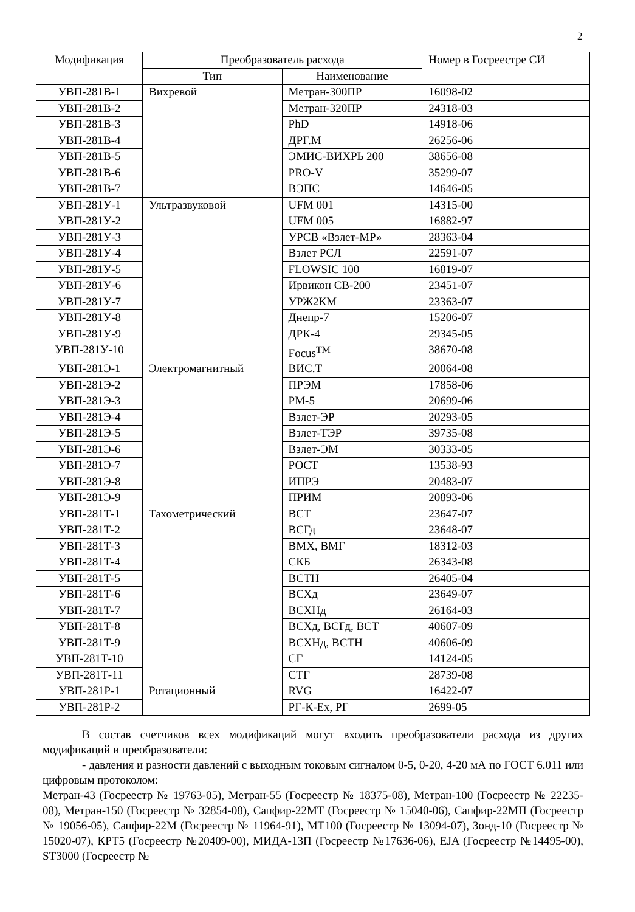2
| Модификация | Преобразователь расхода | | Номер в Госреестре СИ |
| --- | --- | --- | --- |
| | Тип | Наименование | |
| УВП-281В-1 | Вихревой | Метран-300ПР | 16098-02 |
| УВП-281В-2 | | Метран-320ПР | 24318-03 |
| УВП-281В-3 | | PhD | 14918-06 |
| УВП-281В-4 | | ДРГ.М | 26256-06 |
| УВП-281В-5 | | ЭМИС-ВИХРЬ 200 | 38656-08 |
| УВП-281В-6 | | PRO-V | 35299-07 |
| УВП-281В-7 | | ВЭПС | 14646-05 |
| УВП-281У-1 | Ультразвуковой | UFM 001 | 14315-00 |
| УВП-281У-2 | | UFM 005 | 16882-97 |
| УВП-281У-3 | | УРСВ «Взлет-МР» | 28363-04 |
| УВП-281У-4 | | Взлет РСЛ | 22591-07 |
| УВП-281У-5 | | FLOWSIC 100 | 16819-07 |
| УВП-281У-6 | | Ирвикон СВ-200 | 23451-07 |
| УВП-281У-7 | | УРЖ2КМ | 23363-07 |
| УВП-281У-8 | | Днепр-7 | 15206-07 |
| УВП-281У-9 | | ДРК-4 | 29345-05 |
| УВП-281У-10 | | Focus<sup>TM</sup> | 38670-08 |
| УВП-281Э-1 | Электромагнитный | ВИС.Т | 20064-08 |
| УВП-281Э-2 | | ПРЭМ | 17858-06 |
| УВП-281Э-3 | | РМ-5 | 20699-06 |
| УВП-281Э-4 | | Взлет-ЭР | 20293-05 |
| УВП-281Э-5 | | Взлет-ТЭР | 39735-08 |
| УВП-281Э-6 | | Взлет-ЭМ | 30333-05 |
| УВП-281Э-7 | | РОСТ | 13538-93 |
| УВП-281Э-8 | | ИПРЭ | 20483-07 |
| УВП-281Э-9 | | ПРИМ | 20893-06 |
| УВП-281Т-1 | Тахометрический | ВСТ | 23647-07 |
| УВП-281Т-2 | | ВСГд | 23648-07 |
| УВП-281Т-3 | | ВМХ, ВМГ | 18312-03 |
| УВП-281Т-4 | | СКБ | 26343-08 |
| УВП-281Т-5 | | ВСТН | 26405-04 |
| УВП-281Т-6 | | ВСХд | 23649-07 |
| УВП-281Т-7 | | ВСХНд | 26164-03 |
| УВП-281Т-8 | | ВСХд, ВСГд, ВСТ | 40607-09 |
| УВП-281Т-9 | | ВСХНд, ВСТН | 40606-09 |
| УВП-281Т-10 | | СГ | 14124-05 |
| УВП-281Т-11 | | СТГ | 28739-08 |
| УВП-281Р-1 | Ротационный | RVG | 16422-07 |
| УВП-281Р-2 | | РГ-К-Ех, РГ | 2699-05 |
В состав счетчиков всех модификаций могут входить преобразователи расхода из других модификаций и преобразователи:
- давления и разности давлений с выходным токовым сигналом 0-5, 0-20, 4-20 мА по ГОСТ 6.011 или цифровым протоколом:
Метран-43 (Госреестр № 19763-05), Метран-55 (Госреестр № 18375-08), Метран-100 (Госреестр № 22235-08), Метран-150 (Госреестр № 32854-08), Сапфир-22МТ (Госреестр № 15040-06), Сапфир-22МП (Госреестр № 19056-05), Сапфир-22М (Госреестр № 11964-91), МТ100 (Госреестр № 13094-07), Зонд-10 (Госреестр № 15020-07), КРТ5 (Госреестр №20409-00), МИДА-13П (Госреестр №17636-06), EJA (Госреестр №14495-00), ST3000 (Госреестр №